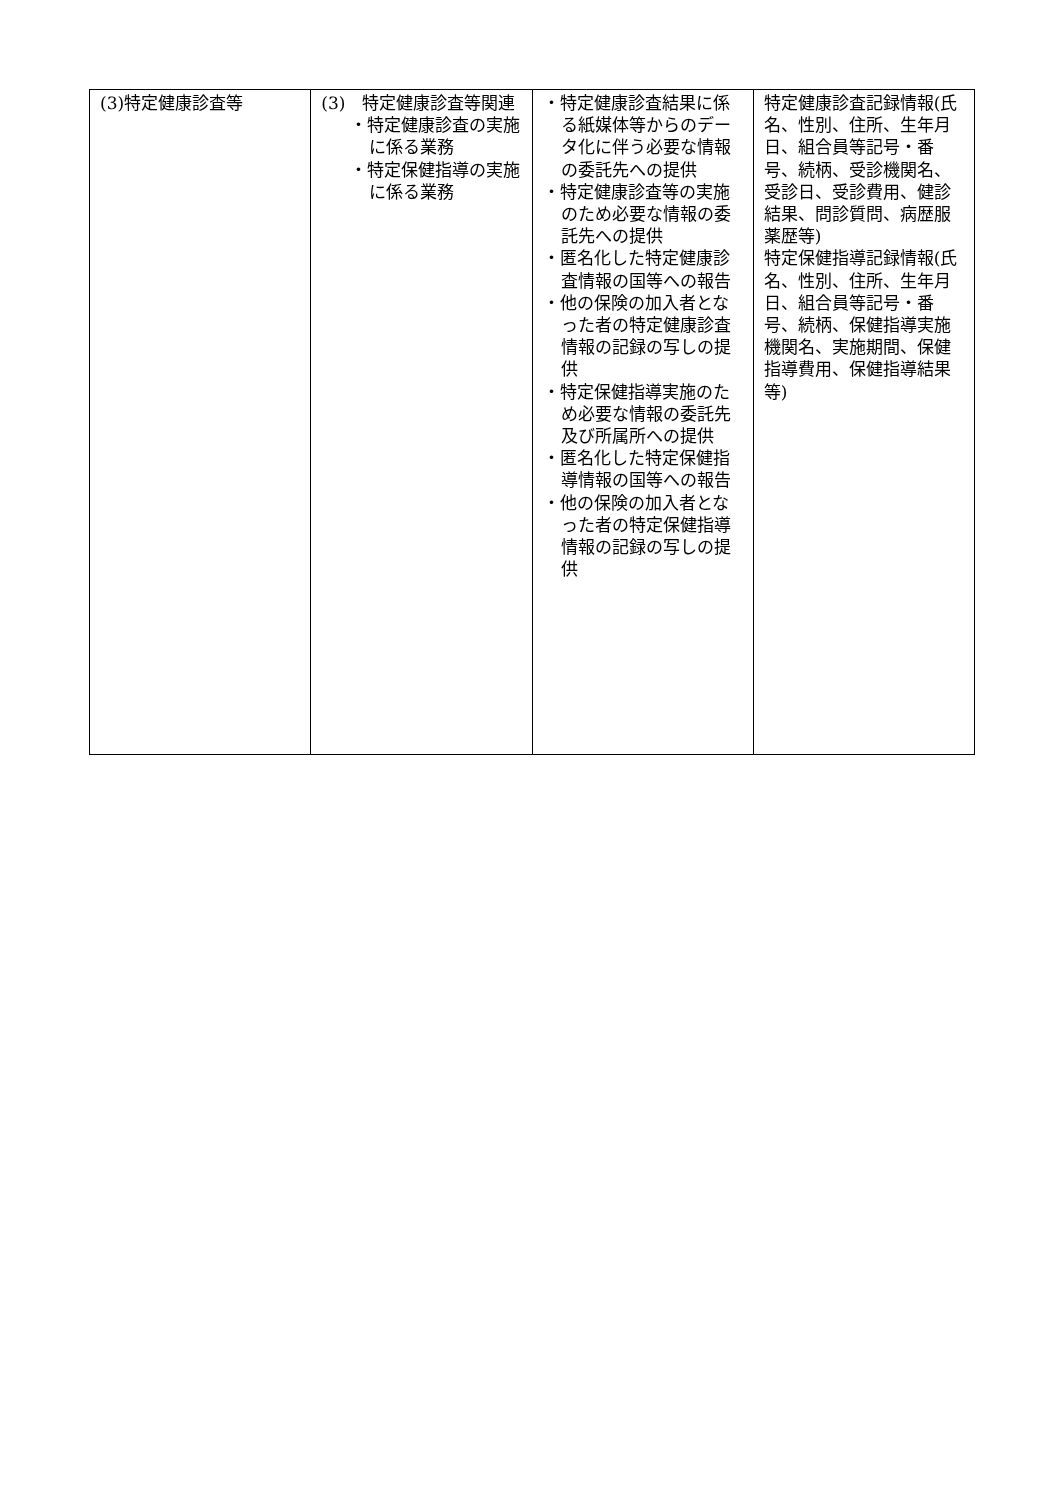| (3)特定健康診査等 | (3) 特定健康診査等関連 ・特定健康診査の実施に係る業務 ・特定保健指導の実施に係る業務 | ・特定健康診査結果に係る紙媒体等からのデータ化に伴う必要な情報の委託先への提供 ・特定健康診査等の実施のため必要な情報の委託先への提供 ・匿名化した特定健康診査情報の国等への報告 ・他の保険の加入者となった者の特定健康診査情報の記録の写しの提供 ・特定保健指導実施のため必要な情報の委託先及び所属所への提供 ・匿名化した特定保健指導情報の国等への報告 ・他の保険の加入者となった者の特定保健指導情報の記録の写しの提供 | 特定健康診査記録情報(氏名、性別、住所、生年月日、組合員等記号・番号、続柄、受診機関名、受診日、受診費用、健診結果、問診質問、病歴服薬歴等) 特定保健指導記録情報(氏名、性別、住所、生年月日、組合員等記号・番号、続柄、保健指導実施機関名、実施期間、保健指導費用、保健指導結果等) |